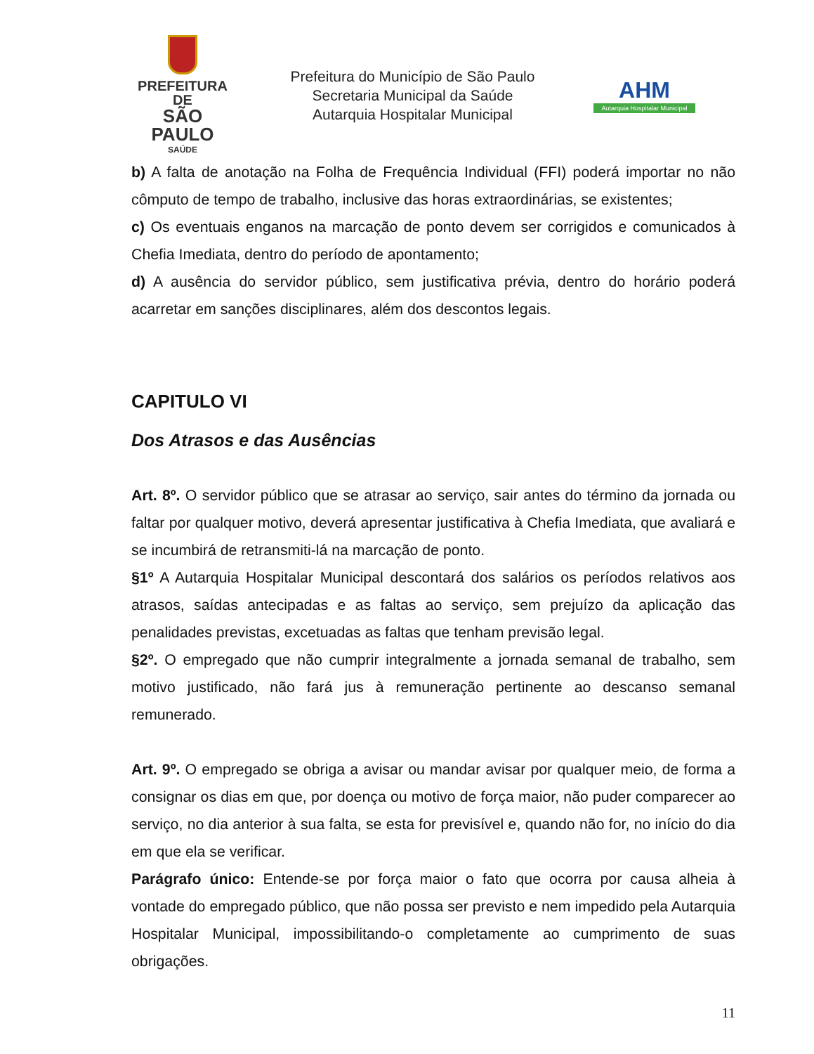PREFEITURA DE
SÃO PAULO
SAÚDE
Prefeitura do Município de São Paulo
Secretaria Municipal da Saúde
Autarquia Hospitalar Municipal
AHM
Autarquia Hospitalar Municipal
b) A falta de anotação na Folha de Frequência Individual (FFI) poderá importar no não cômputo de tempo de trabalho, inclusive das horas extraordinárias, se existentes;
c) Os eventuais enganos na marcação de ponto devem ser corrigidos e comunicados à Chefia Imediata, dentro do período de apontamento;
d) A ausência do servidor público, sem justificativa prévia, dentro do horário poderá acarretar em sanções disciplinares, além dos descontos legais.
CAPITULO VI
Dos Atrasos e das Ausências
Art. 8º. O servidor público que se atrasar ao serviço, sair antes do término da jornada ou faltar por qualquer motivo, deverá apresentar justificativa à Chefia Imediata, que avaliará e se incumbirá de retransmiti-lá na marcação de ponto.
§1º A Autarquia Hospitalar Municipal descontará dos salários os períodos relativos aos atrasos, saídas antecipadas e as faltas ao serviço, sem prejuízo da aplicação das penalidades previstas, excetuadas as faltas que tenham previsão legal.
§2º. O empregado que não cumprir integralmente a jornada semanal de trabalho, sem motivo justificado, não fará jus à remuneração pertinente ao descanso semanal remunerado.
Art. 9º. O empregado se obriga a avisar ou mandar avisar por qualquer meio, de forma a consignar os dias em que, por doença ou motivo de força maior, não puder comparecer ao serviço, no dia anterior à sua falta, se esta for previsível e, quando não for, no início do dia em que ela se verificar.
Parágrafo único: Entende-se por força maior o fato que ocorra por causa alheia à vontade do empregado público, que não possa ser previsto e nem impedido pela Autarquia Hospitalar Municipal, impossibilitando-o completamente ao cumprimento de suas obrigações.
11